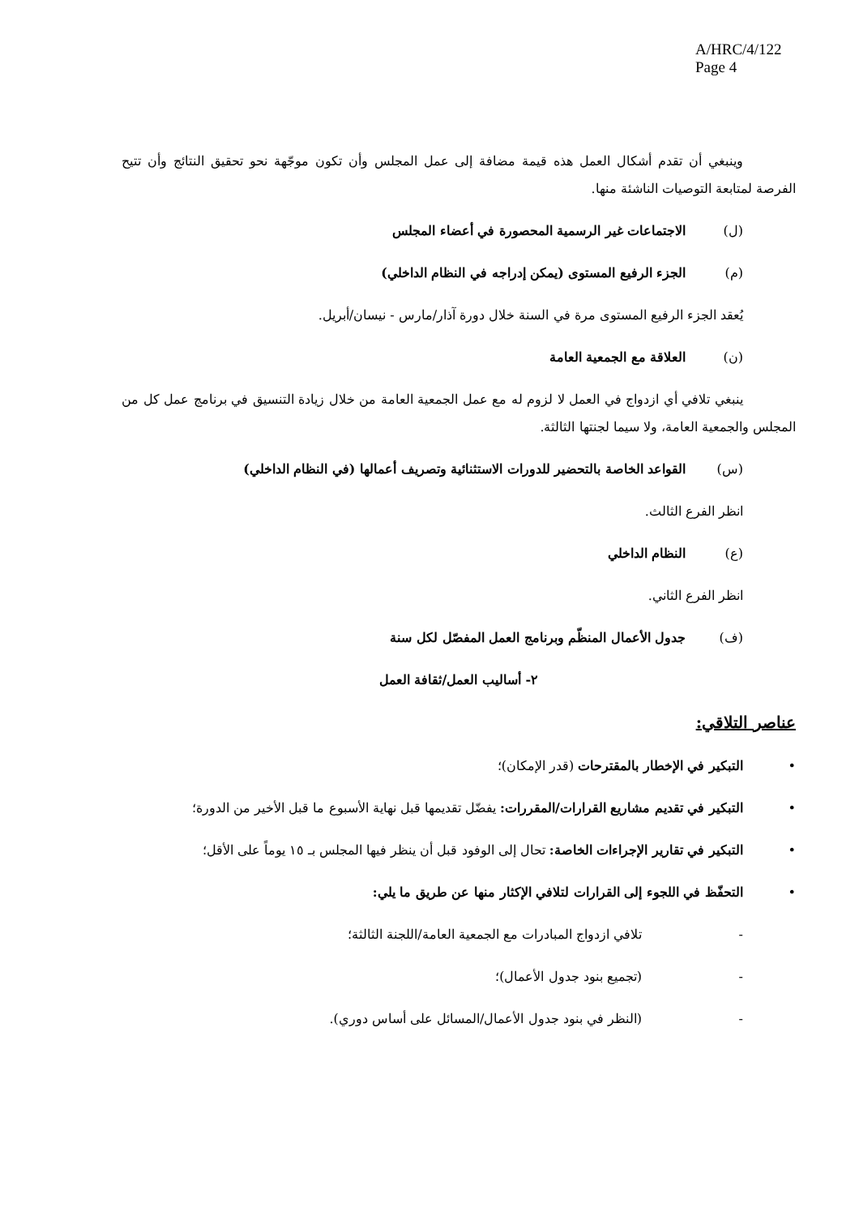A/HRC/4/122
Page 4
وينبغي أن تقدم أشكال العمل هذه قيمة مضافة إلى عمل المجلس وأن تكون موجّهة نحو تحقيق النتائج وأن تتيح الفرصة لمتابعة التوصيات الناشئة منها.
(ل) الاجتماعات غير الرسمية المحصورة في أعضاء المجلس
(م) الجزء الرفيع المستوى (يمكن إدراجه في النظام الداخلي)
يُعقد الجزء الرفيع المستوى مرة في السنة خلال دورة آذار/مارس - نيسان/أبريل.
(ن) العلاقة مع الجمعية العامة
ينبغي تلافي أي ازدواج في العمل لا لزوم له مع عمل الجمعية العامة من خلال زيادة التنسيق في برنامج عمل كل من المجلس والجمعية العامة، ولا سيما لجنتها الثالثة.
(س) القواعد الخاصة بالتحضير للدورات الاستثنائية وتصريف أعمالها (في النظام الداخلي)
انظر الفرع الثالث.
(ع) النظام الداخلي
انظر الفرع الثاني.
(ف) جدول الأعمال المنظّم وبرنامج العمل المفصّل لكل سنة
٢- أساليب العمل/ثقافة العمل
عناصر التلاقي:
• التبكير في الإخطار بالمقترحات (قدر الإمكان)؛
• التبكير في تقديم مشاريع القرارات/المقررات: يفضّل تقديمها قبل نهاية الأسبوع ما قبل الأخير من الدورة؛
• التبكير في تقارير الإجراءات الخاصة: تحال إلى الوفود قبل أن ينظر فيها المجلس بـ ١٥ يوماً على الأقل؛
• التحفّظ في اللجوء إلى القرارات لتلافي الإكثار منها عن طريق ما يلي:
- تلافي ازدواج المبادرات مع الجمعية العامة/اللجنة الثالثة؛
- (تجميع بنود جدول الأعمال)؛
- (النظر في بنود جدول الأعمال/المسائل على أساس دوري).